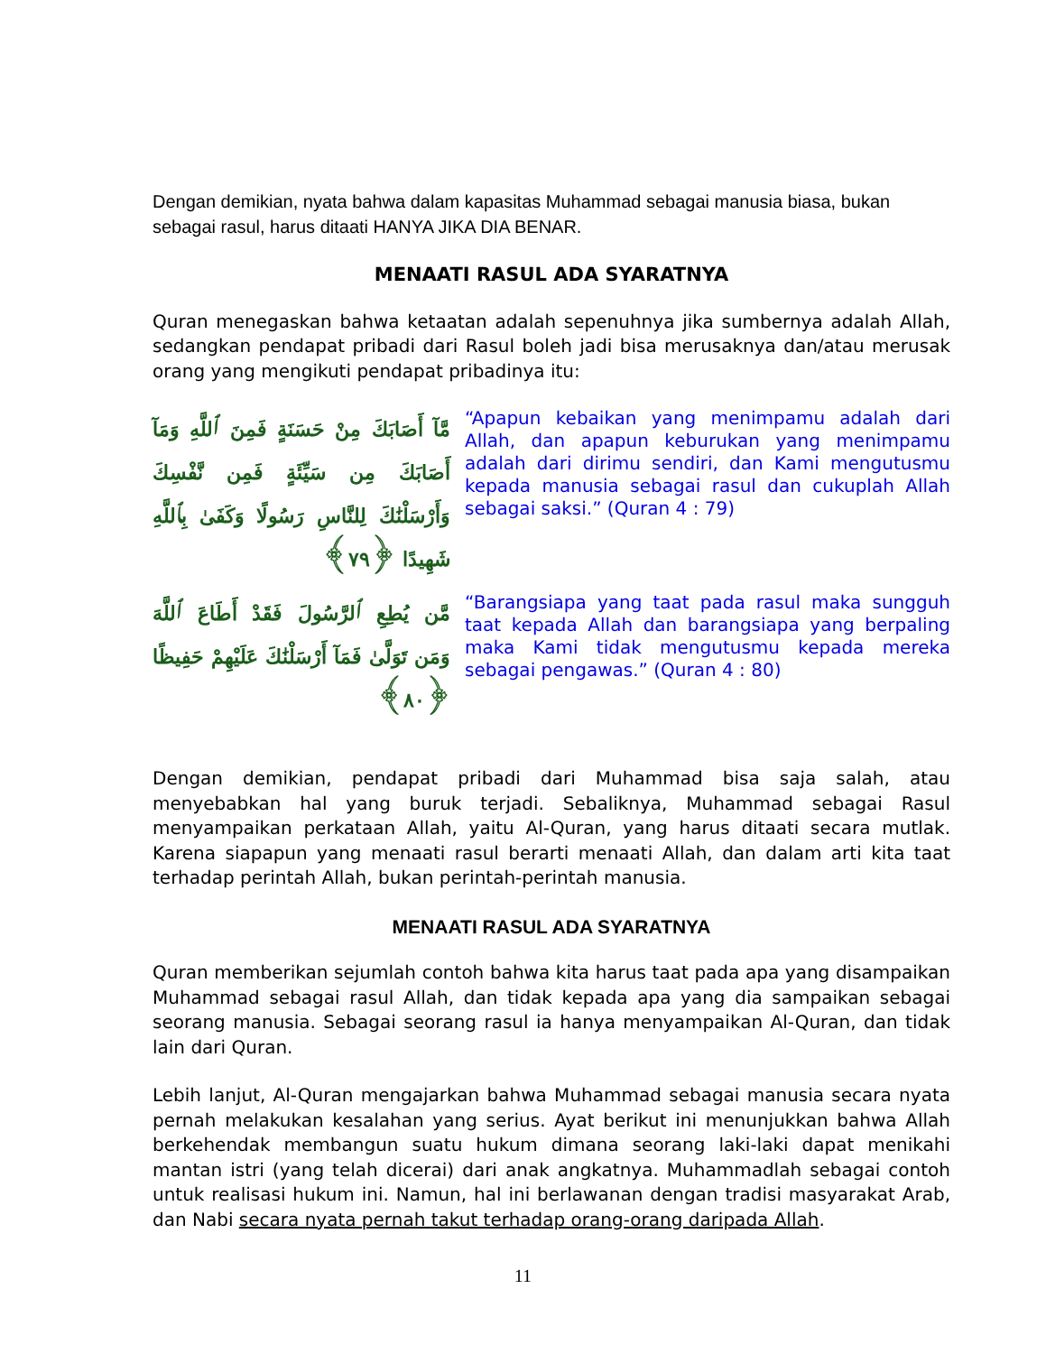Dengan demikian, nyata bahwa dalam kapasitas Muhammad sebagai manusia biasa, bukan sebagai rasul, harus ditaati HANYA JIKA DIA BENAR.
MENAATI RASUL ADA SYARATNYA
Quran menegaskan bahwa ketaatan adalah sepenuhnya jika sumbernya adalah Allah, sedangkan pendapat pribadi dari Rasul boleh jadi bisa merusaknya dan/atau merusak orang yang mengikuti pendapat pribadinya itu:
مَّآ أَصَابَكَ مِنْ حَسَنَةٍ فَمِنَ ٱللَّهِ وَمَآ أَصَابَكَ مِن سَيِّئَةٍ فَمِن نَّفْسِكَ وَأَرْسَلْنَٰكَ لِلنَّاسِ رَسُولًا وَكَفَىٰ بِٱللَّهِ شَهِيدًا ﴿٧٩﴾
“Apapun kebaikan yang menimpamu adalah dari Allah, dan apapun keburukan yang menimpamu adalah dari dirimu sendiri, dan Kami mengutusmu kepada manusia sebagai rasul dan cukuplah Allah sebagai saksi.” (Quran 4 : 79)
مَّن يُطِعِ ٱلرَّسُولَ فَقَدْ أَطَاعَ ٱللَّهَ وَمَن تَوَلَّىٰ فَمَآ أَرْسَلْنَٰكَ عَلَيْهِمْ حَفِيظًا ﴿٨٠﴾
“Barangsiapa yang taat pada rasul maka sungguh taat kepada Allah dan barangsiapa yang berpaling maka Kami tidak mengutusmu kepada mereka sebagai pengawas.” (Quran 4 : 80)
Dengan demikian, pendapat pribadi dari Muhammad bisa saja salah, atau menyebabkan hal yang buruk terjadi. Sebaliknya, Muhammad sebagai Rasul menyampaikan perkataan Allah, yaitu Al-Quran, yang harus ditaati secara mutlak. Karena siapapun yang menaati rasul berarti menaati Allah, dan dalam arti kita taat terhadap perintah Allah, bukan perintah-perintah manusia.
MENAATI RASUL ADA SYARATNYA
Quran memberikan sejumlah contoh bahwa kita harus taat pada apa yang disampaikan Muhammad sebagai rasul Allah, dan tidak kepada apa yang dia sampaikan sebagai seorang manusia. Sebagai seorang rasul ia hanya menyampaikan Al-Quran, dan tidak lain dari Quran.
Lebih lanjut, Al-Quran mengajarkan bahwa Muhammad sebagai manusia secara nyata pernah melakukan kesalahan yang serius. Ayat berikut ini menunjukkan bahwa Allah berkehendak membangun suatu hukum dimana seorang laki-laki dapat menikahi mantan istri (yang telah dicerai) dari anak angkatnya. Muhammadlah sebagai contoh untuk realisasi hukum ini. Namun, hal ini berlawanan dengan tradisi masyarakat Arab, dan Nabi secara nyata pernah takut terhadap orang-orang daripada Allah.
11